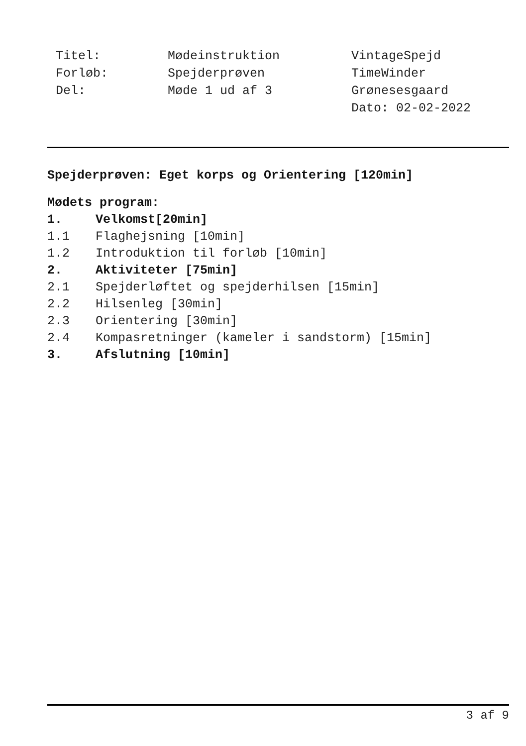Titel:
Forløb:
Del:
Mødeinstruktion
Spejderprøven
Møde 1 ud af 3
VintageSpejd
TimeWinder
Grønesesgaard
Dato: 02-02-2022
Spejderprøven: Eget korps og Orientering [120min]
Mødets program:
1. Velkomst[20min]
1.1 Flaghejsning [10min]
1.2 Introduktion til forløb [10min]
2. Aktiviteter [75min]
2.1 Spejderløftet og spejderhilsen [15min]
2.2 Hilsenleg [30min]
2.3 Orientering [30min]
2.4 Kompasretninger (kameler i sandstorm) [15min]
3. Afslutning [10min]
3 af 9